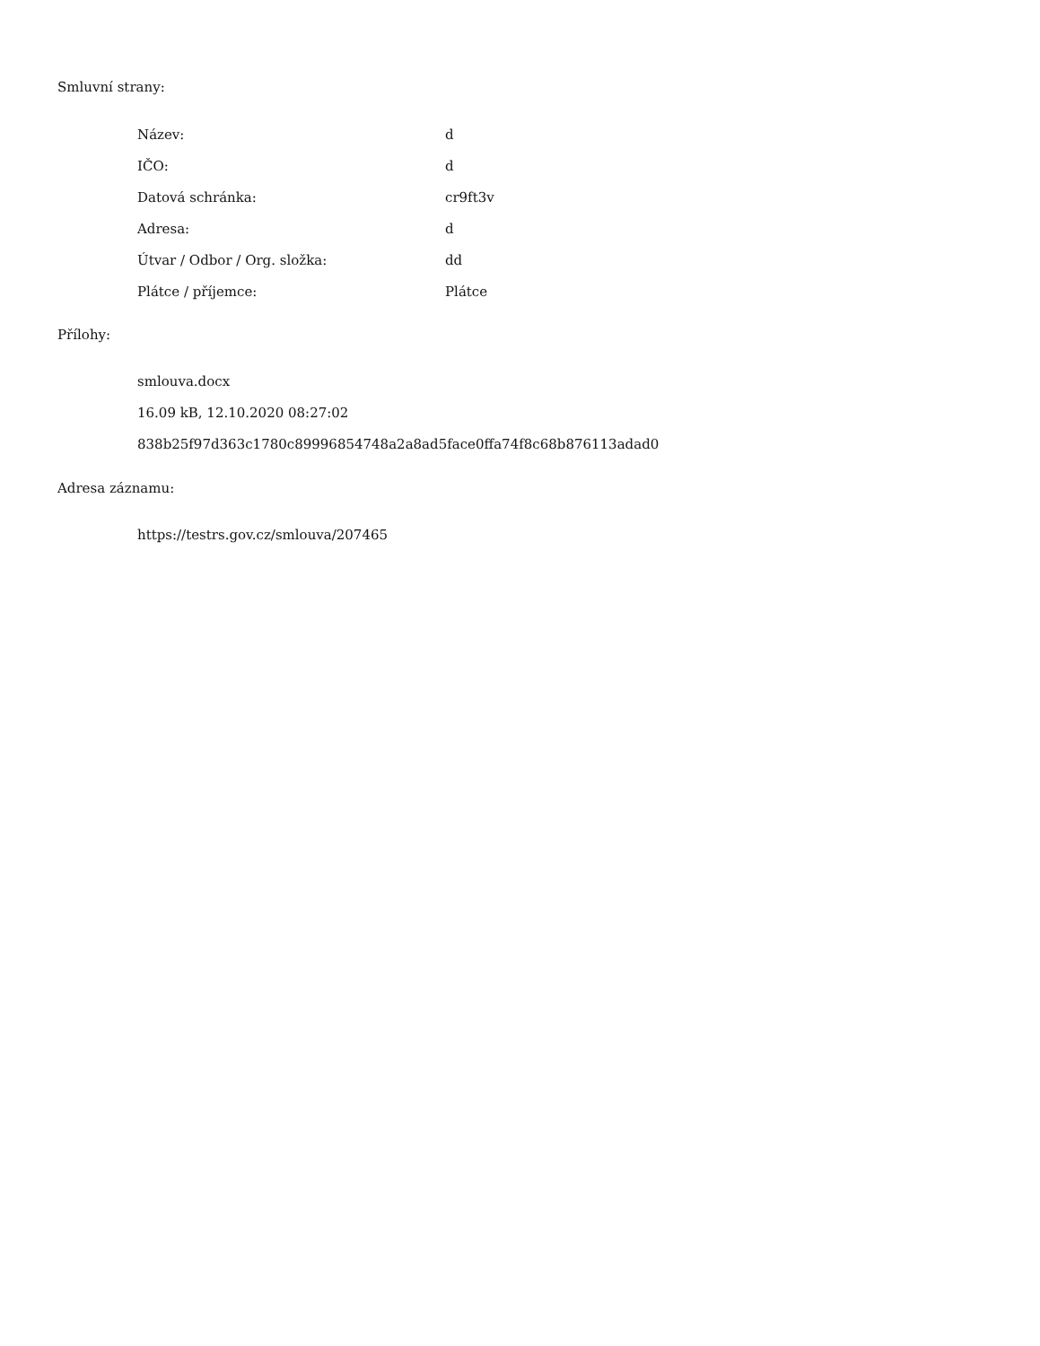Smluvní strany:
| Název: | d |
| IČO: | d |
| Datová schránka: | cr9ft3v |
| Adresa: | d |
| Útvar / Odbor / Org. složka: | dd |
| Plátce / příjemce: | Plátce |
Přílohy:
smlouva.docx
16.09 kB, 12.10.2020 08:27:02
838b25f97d363c1780c89996854748a2a8ad5face0ffa74f8c68b876113adad0
Adresa záznamu:
https://testrs.gov.cz/smlouva/207465